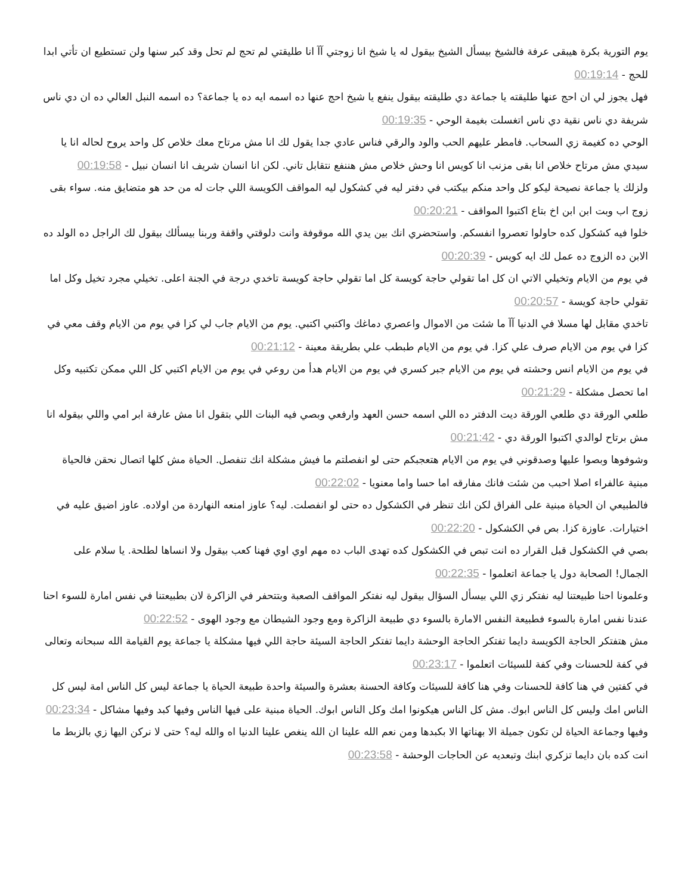يوم التورية بكرة هيبقى عرفة فالشيخ بيسأل الشيخ بيقول له يا شيخ انا زوجتي آآ انا طليقتي لم تحج لم تحل وقد كبر سنها ولن تستطيع ان تأتي ابدا للحج - 00:19:14
فهل يجوز لي ان احج عنها طليقته يا جماعة دي طليقته بيقول ينفع يا شيخ احج عنها ده اسمه ايه ده يا جماعة؟ ده اسمه النبل العالي ده ان دي ناس شريفة دي ناس نقية دي ناس اتغسلت بغيمة الوحي - 00:19:35
الوحي ده كغيمة زي السحاب. فامطر عليهم الحب والود والرقي فناس عادي جدا يقول لك انا مش مرتاح معك خلاص كل واحد يروح لحاله انا يا سيدي مش مرتاح خلاص انا بقى مزنب انا كويس انا وحش خلاص مش هننفع نتقابل تاني. لكن انا انسان شريف انا انسان نبيل - 00:19:58
ولزلك يا جماعة نصيحة ليكو كل واحد منكم بيكتب في دفتر ليه في كشكول ليه المواقف الكويسة اللي جات له من حد هو متضايق منه. سواء بقى زوج اب وبت ابن ابن اخ بتاع اكتبوا المواقف - 00:20:21
خلوا فيه كشكول كده حاولوا تعصروا انفسكم. واستحضري انك بين يدي الله موقوفة وانت دلوقتي واقفة وربنا بيسألك بيقول لك الراجل ده الولد ده الابن ده الزوج ده عمل لك ايه كويس - 00:20:39
في يوم من الايام وتخيلي الاتي ان كل اما تقولي حاجة كويسة كل اما تقولي حاجة كويسة تاخدي درجة في الجنة اعلى. تخيلي مجرد تخيل وكل اما تقولي حاجة كويسة - 00:20:57
تاخدي مقابل لها مسلا في الدنيا آآ ما شئت من الاموال واعصري دماغك واكتبي اكتبي. يوم من الايام جاب لي كزا في يوم من الايام وقف معي في كزا في يوم من الايام صرف علي كزا. في يوم من الايام طبطب علي بطريقة معينة - 00:21:12
في يوم من الايام انس وحشته في يوم من الايام جبر كسري في يوم من الايام هدأ من روعي في يوم من الايام اكتبي كل اللي ممكن تكتبيه وكل اما تحصل مشكلة - 00:21:29
طلعي الورقة دي طلعي الورقة ديت الدفتر ده اللي اسمه حسن العهد وارفعي وبصي فيه البنات اللي بتقول انا مش عارفة ابر امي واللي بيقوله انا مش برتاح لوالدي اكتبوا الورقة دي - 00:21:42
وشوفوها وبصوا عليها وصدقوني في يوم من الايام هتعجبكم حتى لو انفصلتم ما فيش مشكلة انك تنفصل. الحياة مش كلها اتصال نحقن فالحياة مبنية عالفراء اصلا احبب من شئت فانك مفارقه اما حسا واما معنويا - 00:22:02
فالطبيعي ان الحياة مبنية على الفراق لكن انك تنظر في الكشكول ده حتى لو انفصلت. ليه؟ عاوز امنعه النهاردة من اولاده. عاوز اضيق عليه في اختيارات. عاوزة كزا. بص في الكشكول - 00:22:20
بصي في الكشكول قبل القرار ده انت تبص في الكشكول كده تهدى الباب ده مهم اوي اوي فهنا كعب بيقول ولا انساها لطلحة. يا سلام على الجمال! الصحابة دول يا جماعة اتعلموا - 00:22:35
وعلمونا احنا طبيعتنا ليه نفتكر زي اللي بيسأل السؤال بيقول ليه نفتكر المواقف الصعبة وبتتحفر في الزاكرة لان بطبيعتنا في نفس امارة للسوء احنا عندنا نفس امارة بالسوء فطبيعة النفس الامارة بالسوء دي طبيعة الزاكرة ومع وجود الشيطان مع وجود الهوى - 00:22:52
مش هتفتكر الحاجة الكويسة دايما تفتكر الحاجة الوحشة دايما تفتكر الحاجة السيئة حاجة اللي فيها مشكلة يا جماعة يوم القيامة الله سبحانه وتعالى في كفة للحسنات وفي كفة للسيئات اتعلموا - 00:23:17
في كفتين في هنا كافة للحسنات وفي هنا كافة للسيئات وكافة الحسنة بعشرة والسيئة واحدة طبيعة الحياة يا جماعة ليس كل الناس امة ليس كل الناس امك وليس كل الناس ابوك. مش كل الناس هيكونوا امك وكل الناس ابوك. الحياة مبنية على فيها الناس وفيها كبد وفيها مشاكل - 00:23:34
وفيها وجماعة الحياة لن تكون جميلة الا بهناتها الا بكبدها ومن نعم الله علينا ان الله ينغص علينا الدنيا اه والله ليه؟ حتى لا نركن اليها زي بالزبط ما انت كده بان دايما تزكري ابنك وتبعديه عن الحاجات الوحشة - 00:23:58